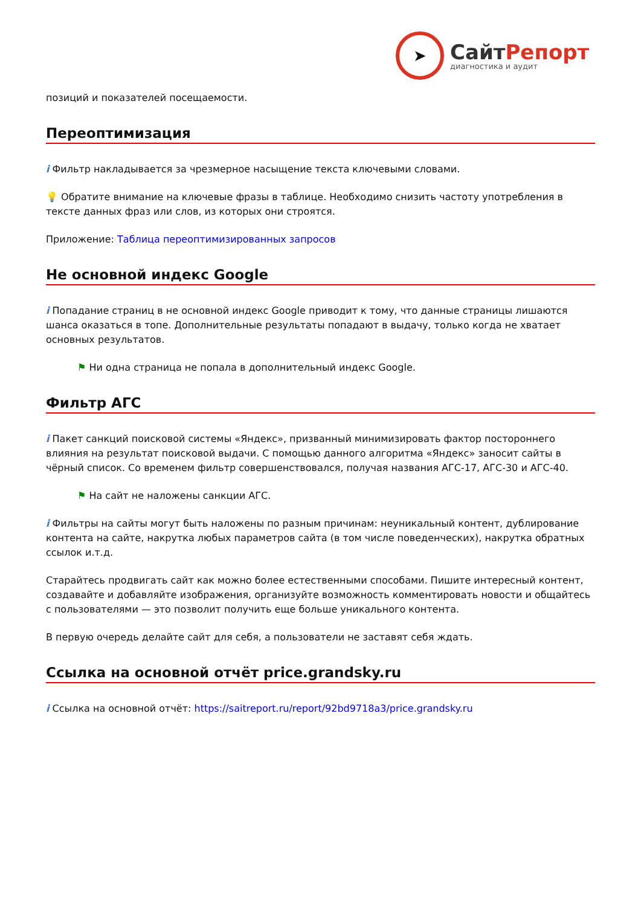➤
СайтРепорт
диагностика и аудит
позиций и показателей посещаемости.
Переоптимизация
i Фильтр накладывается за чрезмерное насыщение текста ключевыми словами.
💡 Обратите внимание на ключевые фразы в таблице. Необходимо снизить частоту употребления в тексте данных фраз или слов, из которых они строятся.
Приложение: Таблица переоптимизированных запросов
Не основной индекс Google
i Попадание страниц в не основной индекс Google приводит к тому, что данные страницы лишаются шанса оказаться в топе. Дополнительные результаты попадают в выдачу, только когда не хватает основных результатов.
⚑ Ни одна страница не попала в дополнительный индекс Google.
Фильтр АГС
i Пакет санкций поисковой системы «Яндекс», призванный минимизировать фактор постороннего влияния на результат поисковой выдачи. С помощью данного алгоритма «Яндекс» заносит сайты в чёрный список. Со временем фильтр совершенствовался, получая названия АГС-17, АГС-30 и АГС-40.
⚑ На сайт не наложены санкции АГС.
i Фильтры на сайты могут быть наложены по разным причинам: неуникальный контент, дублирование контента на сайте, накрутка любых параметров сайта (в том числе поведенческих), накрутка обратных ссылок и.т.д.
Старайтесь продвигать сайт как можно более естественными способами. Пишите интересный контент, создавайте и добавляйте изображения, организуйте возможность комментировать новости и общайтесь с пользователями — это позволит получить еще больше уникального контента.
В первую очередь делайте сайт для себя, а пользователи не заставят себя ждать.
Ссылка на основной отчёт price.grandsky.ru
i Ссылка на основной отчёт: https://saitreport.ru/report/92bd9718a3/price.grandsky.ru